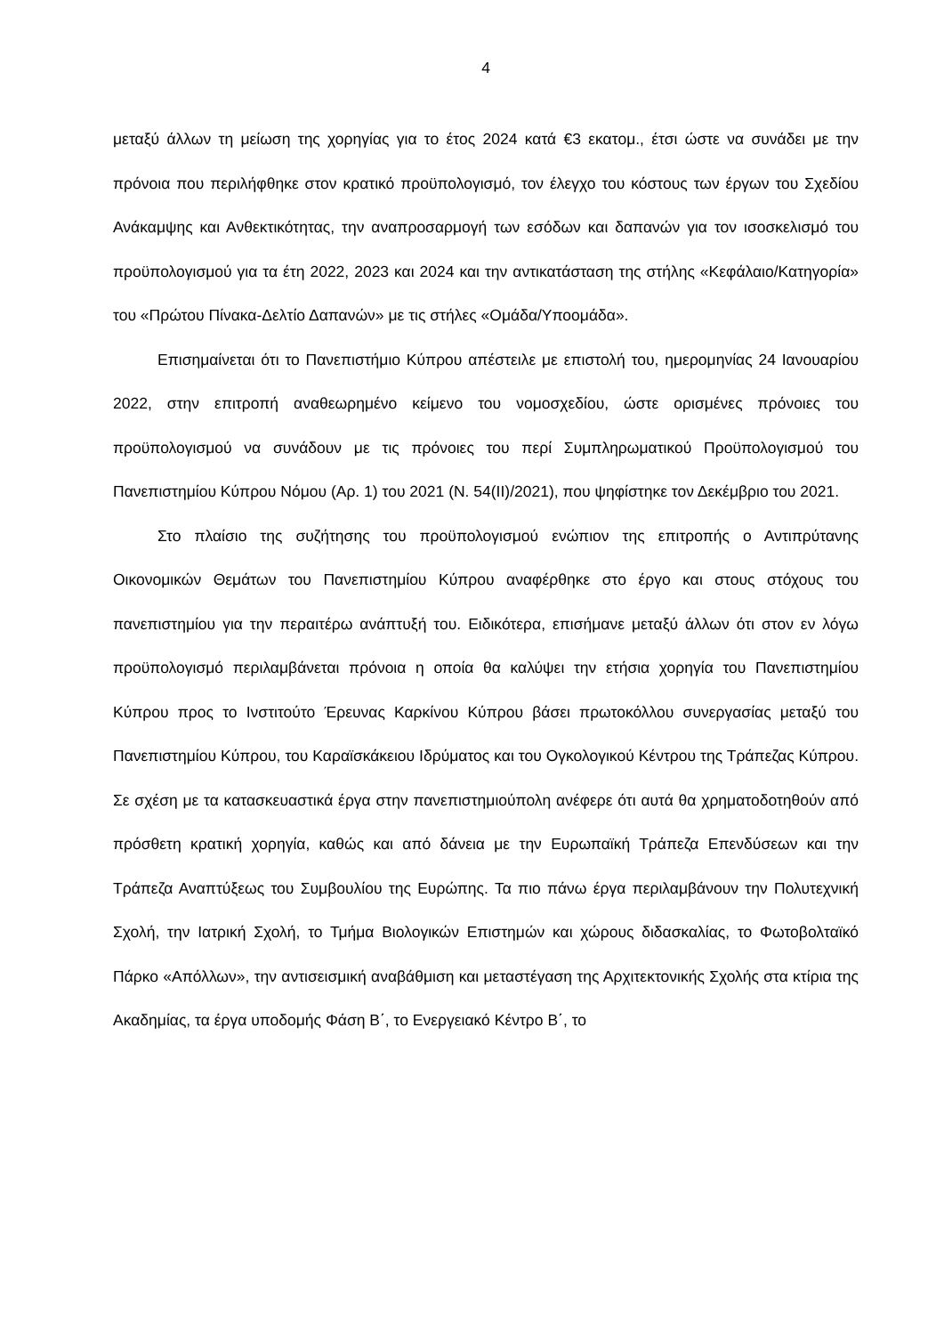4
μεταξύ άλλων τη μείωση της χορηγίας για το έτος 2024 κατά €3 εκατομ., έτσι ώστε να συνάδει με την πρόνοια που περιλήφθηκε στον κρατικό προϋπολογισμό, τον έλεγχο του κόστους των έργων του Σχεδίου Ανάκαμψης και Ανθεκτικότητας, την αναπροσαρμογή των εσόδων και δαπανών για τον ισοσκελισμό του προϋπολογισμού για τα έτη 2022, 2023 και 2024 και την αντικατάσταση της στήλης «Κεφάλαιο/Κατηγορία» του «Πρώτου Πίνακα-Δελτίο Δαπανών» με τις στήλες «Ομάδα/Υποομάδα».
Επισημαίνεται ότι το Πανεπιστήμιο Κύπρου απέστειλε με επιστολή του, ημερομηνίας 24 Ιανουαρίου 2022, στην επιτροπή αναθεωρημένο κείμενο του νομοσχεδίου, ώστε ορισμένες πρόνοιες του προϋπολογισμού να συνάδουν με τις πρόνοιες του περί Συμπληρωματικού Προϋπολογισμού του Πανεπιστημίου Κύπρου Νόμου (Αρ. 1) του 2021 (Ν. 54(ΙΙ)/2021), που ψηφίστηκε τον Δεκέμβριο του 2021.
Στο πλαίσιο της συζήτησης του προϋπολογισμού ενώπιον της επιτροπής ο Αντιπρύτανης Οικονομικών Θεμάτων του Πανεπιστημίου Κύπρου αναφέρθηκε στο έργο και στους στόχους του πανεπιστημίου για την περαιτέρω ανάπτυξή του. Ειδικότερα, επισήμανε μεταξύ άλλων ότι στον εν λόγω προϋπολογισμό περιλαμβάνεται πρόνοια η οποία θα καλύψει την ετήσια χορηγία του Πανεπιστημίου Κύπρου προς το Ινστιτούτο Έρευνας Καρκίνου Κύπρου βάσει πρωτοκόλλου συνεργασίας μεταξύ του Πανεπιστημίου Κύπρου, του Καραϊσκάκειου Ιδρύματος και του Ογκολογικού Κέντρου της Τράπεζας Κύπρου. Σε σχέση με τα κατασκευαστικά έργα στην πανεπιστημιούπολη ανέφερε ότι αυτά θα χρηματοδοτηθούν από πρόσθετη κρατική χορηγία, καθώς και από δάνεια με την Ευρωπαϊκή Τράπεζα Επενδύσεων και την Τράπεζα Αναπτύξεως του Συμβουλίου της Ευρώπης. Τα πιο πάνω έργα περιλαμβάνουν την Πολυτεχνική Σχολή, την Ιατρική Σχολή, το Τμήμα Βιολογικών Επιστημών και χώρους διδασκαλίας, το Φωτοβολταϊκό Πάρκο «Απόλλων», την αντισεισμική αναβάθμιση και μεταστέγαση της Αρχιτεκτονικής Σχολής στα κτίρια της Ακαδημίας, τα έργα υποδομής Φάση Β΄, το Ενεργειακό Κέντρο Β΄, το